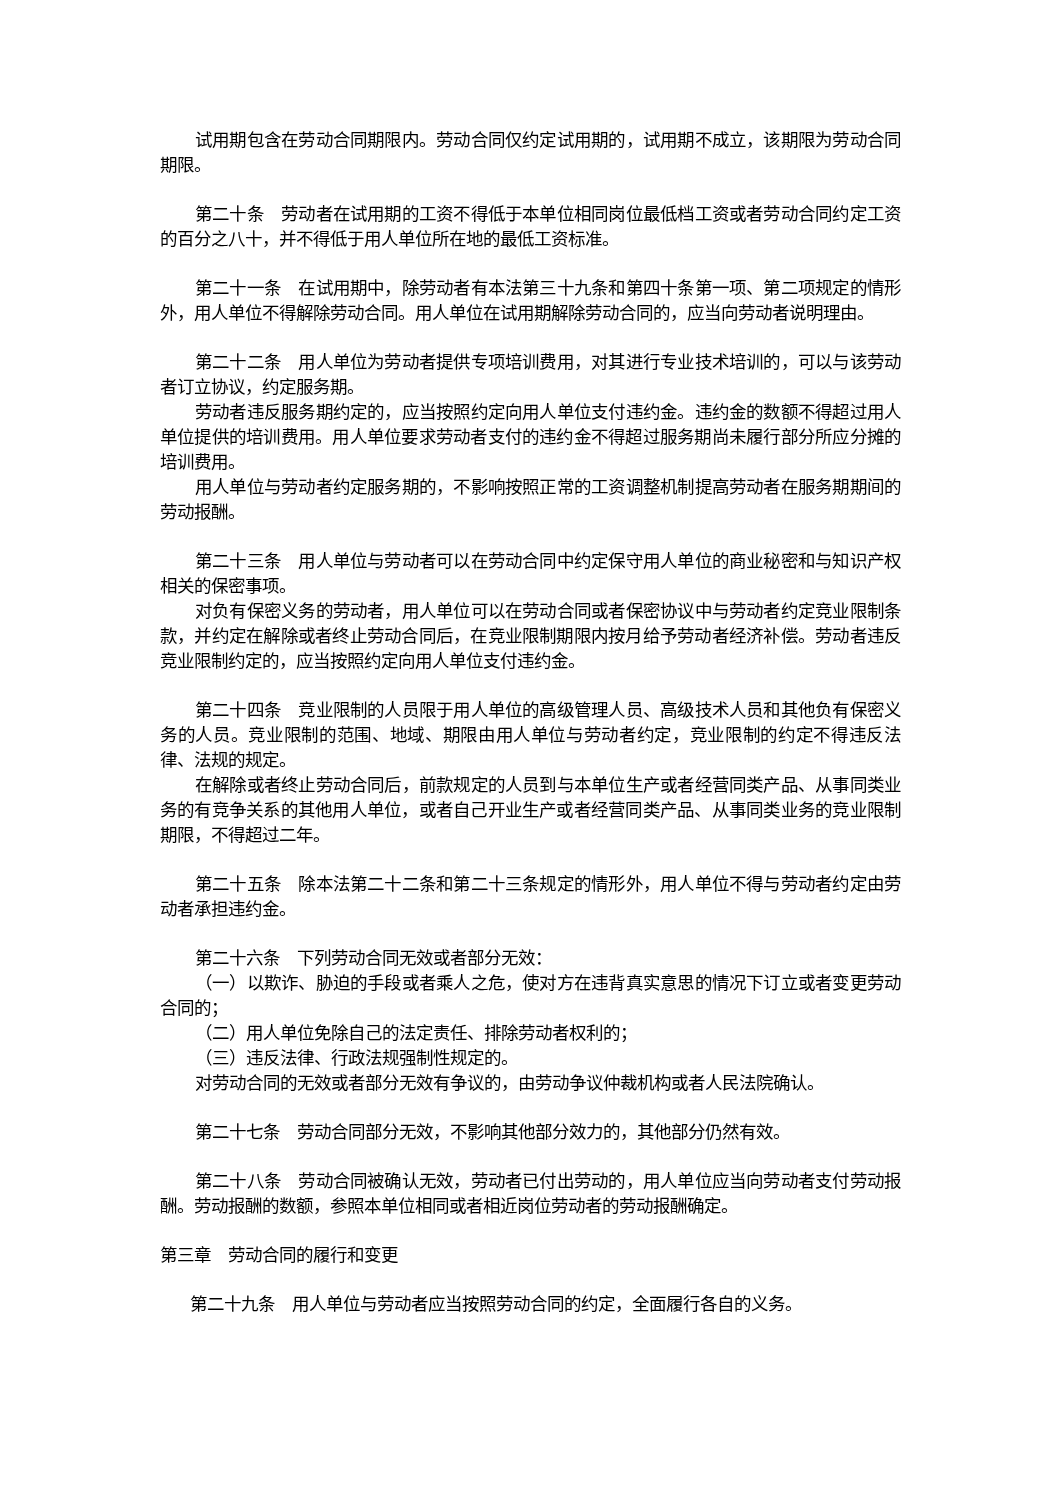试用期包含在劳动合同期限内。劳动合同仅约定试用期的，试用期不成立，该期限为劳动合同期限。
第二十条　劳动者在试用期的工资不得低于本单位相同岗位最低档工资或者劳动合同约定工资的百分之八十，并不得低于用人单位所在地的最低工资标准。
第二十一条　在试用期中，除劳动者有本法第三十九条和第四十条第一项、第二项规定的情形外，用人单位不得解除劳动合同。用人单位在试用期解除劳动合同的，应当向劳动者说明理由。
第二十二条　用人单位为劳动者提供专项培训费用，对其进行专业技术培训的，可以与该劳动者订立协议，约定服务期。
劳动者违反服务期约定的，应当按照约定向用人单位支付违约金。违约金的数额不得超过用人单位提供的培训费用。用人单位要求劳动者支付的违约金不得超过服务期尚未履行部分所应分摊的培训费用。
用人单位与劳动者约定服务期的，不影响按照正常的工资调整机制提高劳动者在服务期期间的劳动报酬。
第二十三条　用人单位与劳动者可以在劳动合同中约定保守用人单位的商业秘密和与知识产权相关的保密事项。
对负有保密义务的劳动者，用人单位可以在劳动合同或者保密协议中与劳动者约定竞业限制条款，并约定在解除或者终止劳动合同后，在竞业限制期限内按月给予劳动者经济补偿。劳动者违反竞业限制约定的，应当按照约定向用人单位支付违约金。
第二十四条　竞业限制的人员限于用人单位的高级管理人员、高级技术人员和其他负有保密义务的人员。竞业限制的范围、地域、期限由用人单位与劳动者约定，竞业限制的约定不得违反法律、法规的规定。
在解除或者终止劳动合同后，前款规定的人员到与本单位生产或者经营同类产品、从事同类业务的有竞争关系的其他用人单位，或者自己开业生产或者经营同类产品、从事同类业务的竞业限制期限，不得超过二年。
第二十五条　除本法第二十二条和第二十三条规定的情形外，用人单位不得与劳动者约定由劳动者承担违约金。
第二十六条　下列劳动合同无效或者部分无效：
（一）以欺诈、胁迫的手段或者乘人之危，使对方在违背真实意思的情况下订立或者变更劳动合同的；
（二）用人单位免除自己的法定责任、排除劳动者权利的；
（三）违反法律、行政法规强制性规定的。
对劳动合同的无效或者部分无效有争议的，由劳动争议仲裁机构或者人民法院确认。
第二十七条　劳动合同部分无效，不影响其他部分效力的，其他部分仍然有效。
第二十八条　劳动合同被确认无效，劳动者已付出劳动的，用人单位应当向劳动者支付劳动报酬。劳动报酬的数额，参照本单位相同或者相近岗位劳动者的劳动报酬确定。
第三章　劳动合同的履行和变更
第二十九条　用人单位与劳动者应当按照劳动合同的约定，全面履行各自的义务。